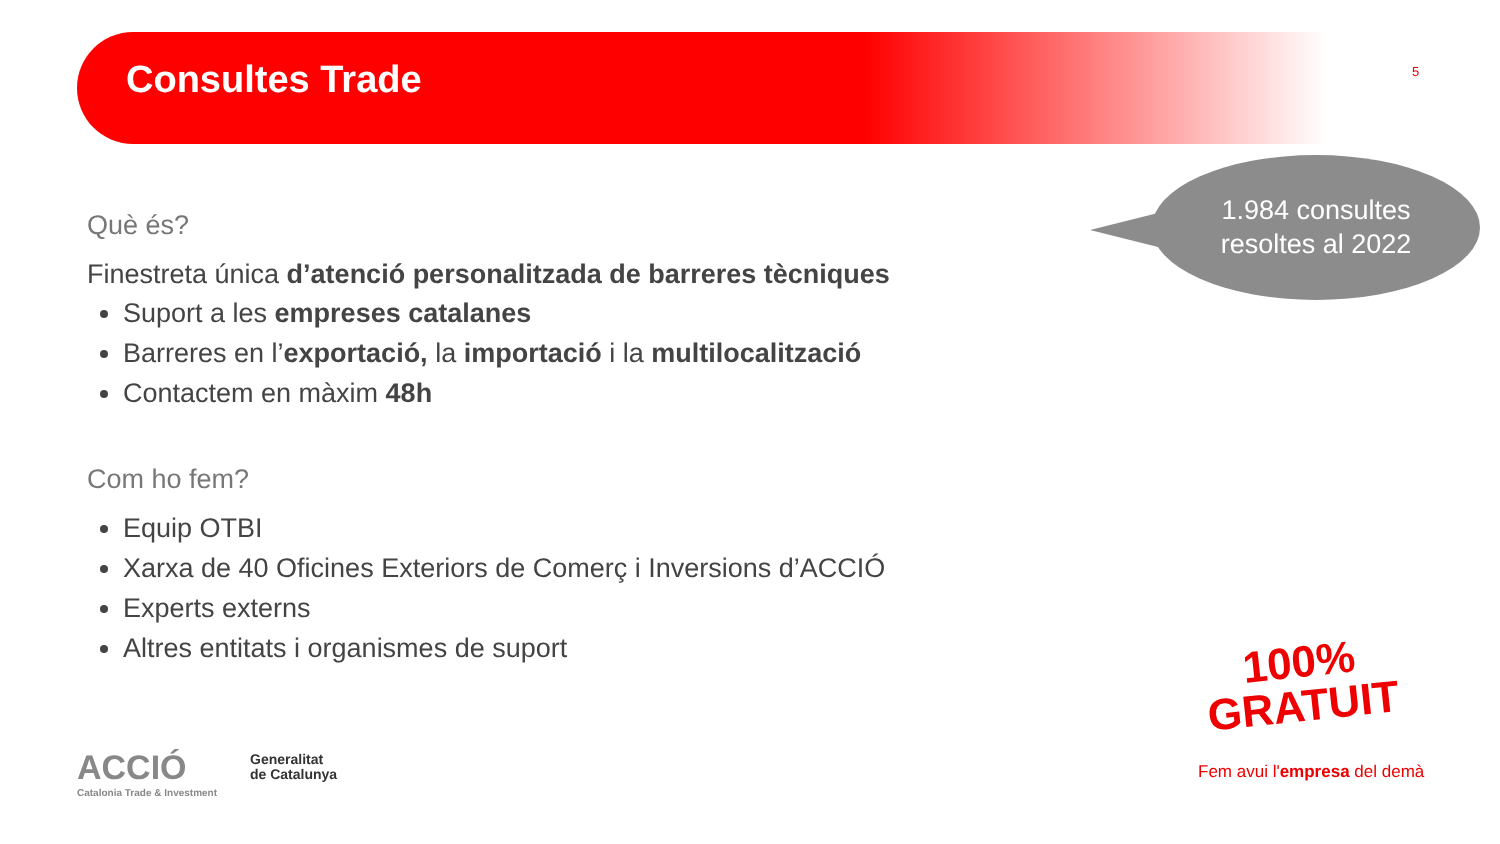Consultes Trade 5
1.984 consultes
resoltes al 2022
Què és?
Finestreta única d’atenció personalitzada de barreres tècniques
Suport a les empreses catalanes
Barreres en l’exportació, la importació i la multilocalització
Contactem en màxim 48h
Com ho fem?
Equip OTBI
Xarxa de 40 Oficines Exteriors de Comerç i Inversions d’ACCIÓ
Experts externs
Altres entitats i organismes de suport
ACCIÓ
Catalonia Trade & Investment
Generalitat
de Catalunya
100%
GRATUIT
Fem avui l'empresa del demà